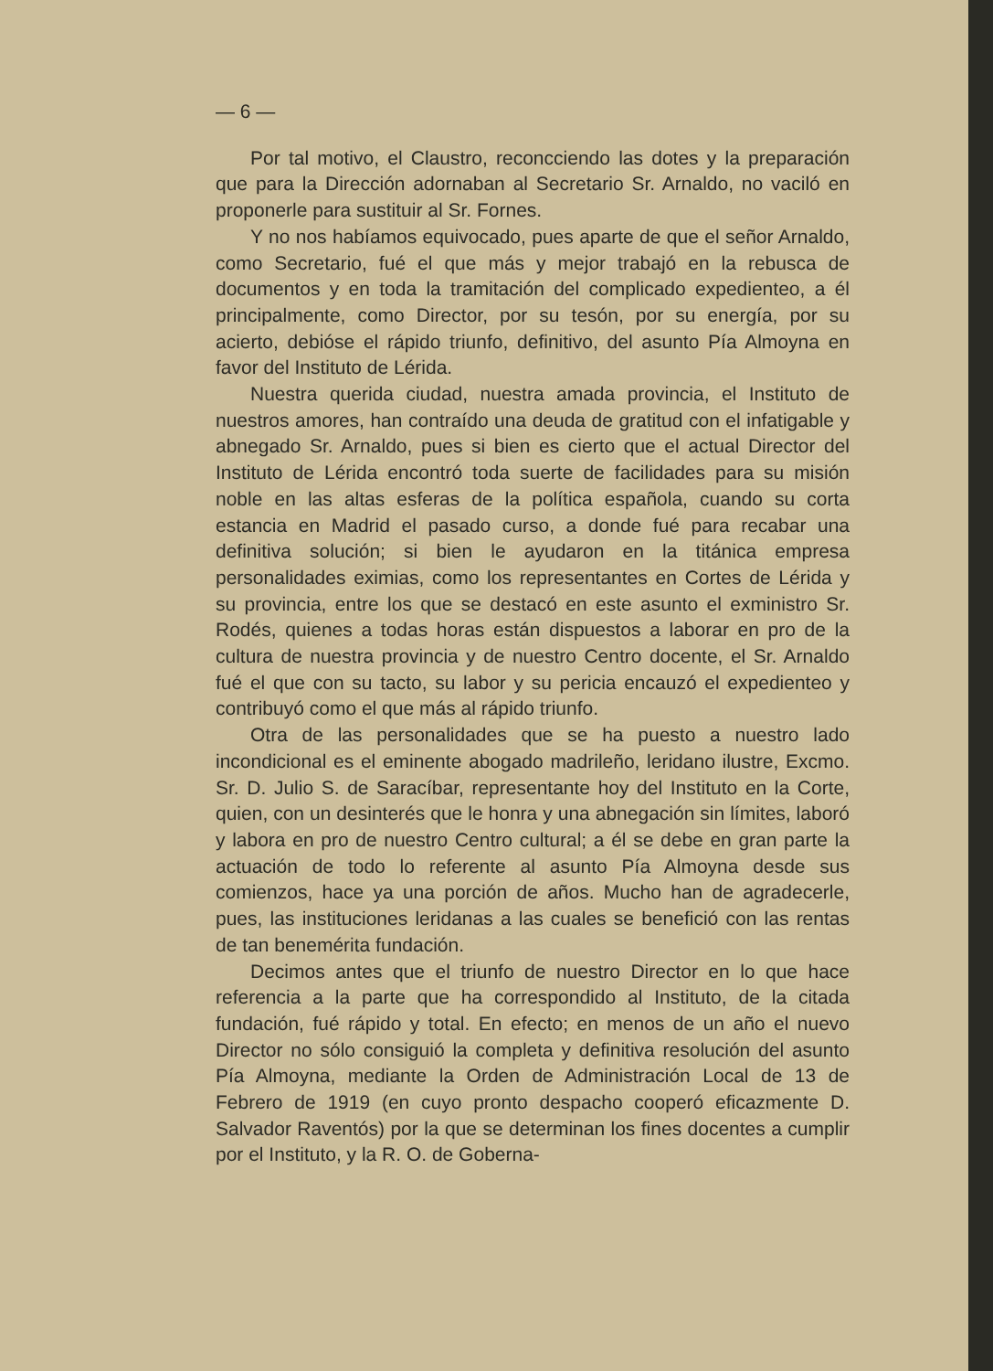— 6 —
Por tal motivo, el Claustro, reconcciendo las dotes y la preparación que para la Dirección adornaban al Secretario Sr. Arnaldo, no vaciló en proponerle para sustituir al Sr. Fornes.
Y no nos habíamos equivocado, pues aparte de que el señor Arnaldo, como Secretario, fué el que más y mejor trabajó en la rebusca de documentos y en toda la tramitación del complicado expedienteo, a él principalmente, como Director, por su tesón, por su energía, por su acierto, debióse el rápido triunfo, definitivo, del asunto Pía Almoyna en favor del Instituto de Lérida.
Nuestra querida ciudad, nuestra amada provincia, el Instituto de nuestros amores, han contraído una deuda de gratitud con el infatigable y abnegado Sr. Arnaldo, pues si bien es cierto que el actual Director del Instituto de Lérida encontró toda suerte de facilidades para su misión noble en las altas esferas de la política española, cuando su corta estancia en Madrid el pasado curso, a donde fué para recabar una definitiva solución; si bien le ayudaron en la titánica empresa personalidades eximias, como los representantes en Cortes de Lérida y su provincia, entre los que se destacó en este asunto el exministro Sr. Rodés, quienes a todas horas están dispuestos a laborar en pro de la cultura de nuestra provincia y de nuestro Centro docente, el Sr. Arnaldo fué el que con su tacto, su labor y su pericia encauzó el expedienteo y contribuyó como el que más al rápido triunfo.
Otra de las personalidades que se ha puesto a nuestro lado incondicional es el eminente abogado madrileño, leridano ilustre, Excmo. Sr. D. Julio S. de Saracíbar, representante hoy del Instituto en la Corte, quien, con un desinterés que le honra y una abnegación sin límites, laboró y labora en pro de nuestro Centro cultural; a él se debe en gran parte la actuación de todo lo referente al asunto Pía Almoyna desde sus comienzos, hace ya una porción de años. Mucho han de agradecerle, pues, las instituciones leridanas a las cuales se benefició con las rentas de tan benemérita fundación.
Decimos antes que el triunfo de nuestro Director en lo que hace referencia a la parte que ha correspondido al Instituto, de la citada fundación, fué rápido y total. En efecto; en menos de un año el nuevo Director no sólo consiguió la completa y definitiva resolución del asunto Pía Almoyna, mediante la Orden de Administración Local de 13 de Febrero de 1919 (en cuyo pronto despacho cooperó eficazmente D. Salvador Raventós) por la que se determinan los fines docentes a cumplir por el Instituto, y la R. O. de Goberna-